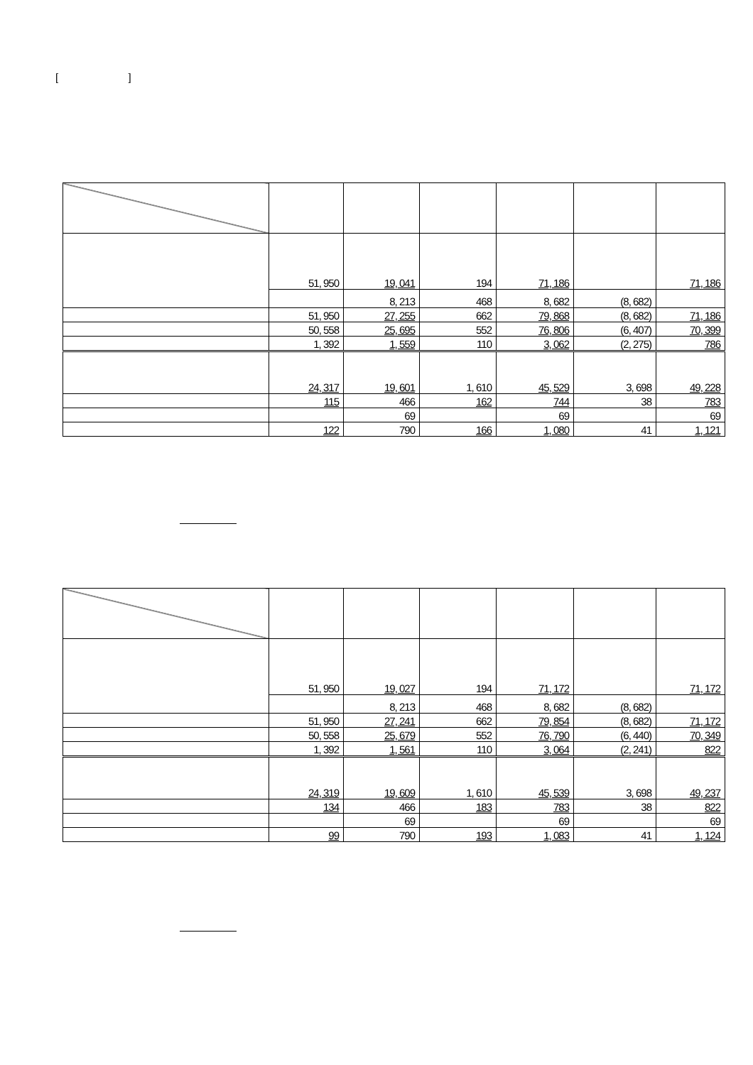[ ]
| | 51, 950 | 19, 041 | 194 | 71, 186 | | 71, 186 |
| | | 8, 213 | 468 | 8, 682 | (8, 682) | |
| | 51, 950 | 27, 255 | 662 | 79, 868 | (8, 682) | 71, 186 |
| | 50, 558 | 25, 695 | 552 | 76, 806 | (6, 407) | 70, 399 |
| | 1, 392 | 1, 559 | 110 | 3, 062 | (2, 275) | 786 |
| | 24, 317 | 19, 601 | 1, 610 | 45, 529 | 3, 698 | 49, 228 |
| | 115 | 466 | 162 | 744 | 38 | 783 |
| | | 69 | | 69 | | 69 |
| | 122 | 790 | 166 | 1, 080 | 41 | 1, 121 |
| | 51, 950 | 19, 027 | 194 | 71, 172 | | 71, 172 |
| | | 8, 213 | 468 | 8, 682 | (8, 682) | |
| | 51, 950 | 27, 241 | 662 | 79, 854 | (8, 682) | 71, 172 |
| | 50, 558 | 25, 679 | 552 | 76, 790 | (6, 440) | 70, 349 |
| | 1, 392 | 1, 561 | 110 | 3, 064 | (2, 241) | 822 |
| | 24, 319 | 19, 609 | 1, 610 | 45, 539 | 3, 698 | 49, 237 |
| | 134 | 466 | 183 | 783 | 38 | 822 |
| | | 69 | | 69 | | 69 |
| | 99 | 790 | 193 | 1, 083 | 41 | 1, 124 |